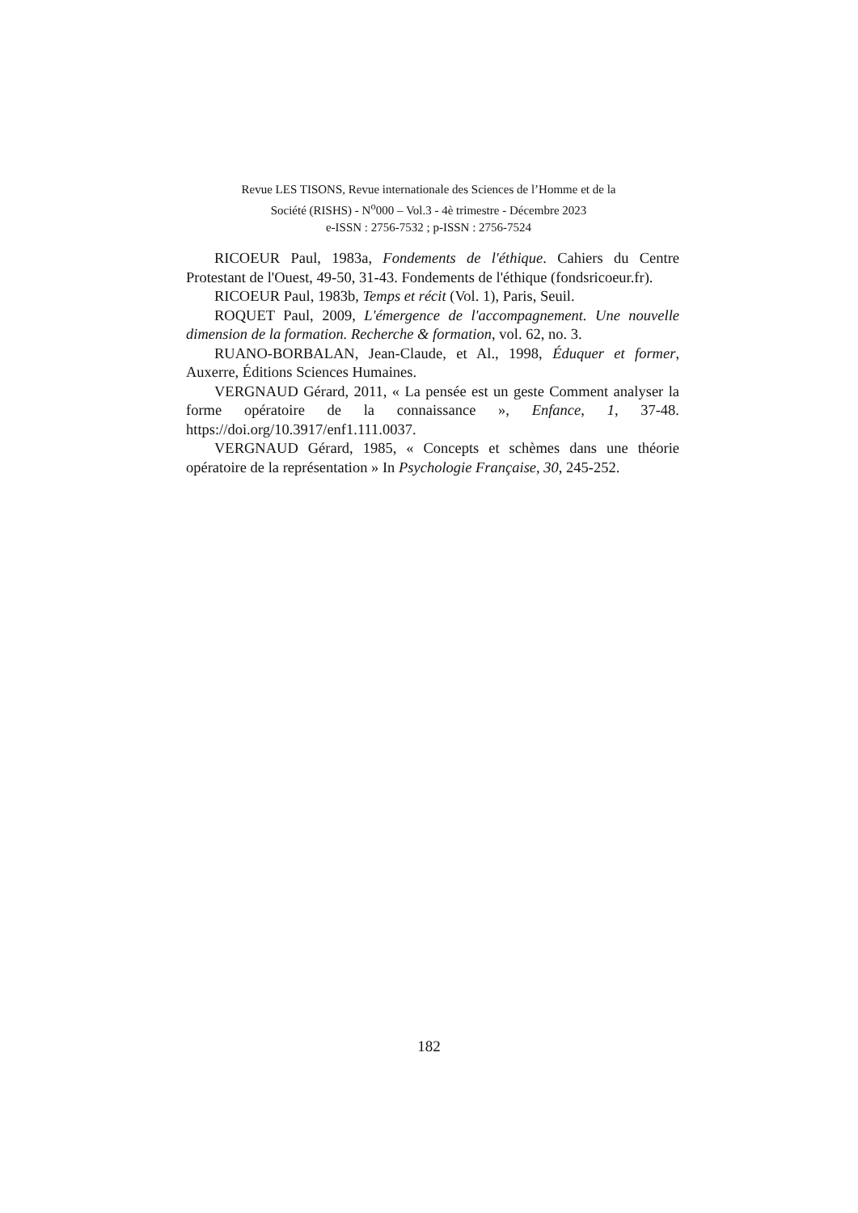Revue LES TISONS, Revue internationale des Sciences de l’Homme et de la
Société (RISHS) - N<sup>o</sup>000 – Vol.3 - 4è trimestre - Décembre 2023
e-ISSN : 2756-7532 ; p-ISSN : 2756-7524
RICOEUR Paul, 1983a, Fondements de l'éthique. Cahiers du Centre Protestant de l'Ouest, 49-50, 31-43. Fondements de l'éthique (fondsricoeur.fr).
RICOEUR Paul, 1983b, Temps et récit (Vol. 1), Paris, Seuil.
ROQUET Paul, 2009, L'émergence de l'accompagnement. Une nouvelle dimension de la formation. Recherche & formation, vol. 62, no. 3.
RUANO-BORBALAN, Jean-Claude, et Al., 1998, Éduquer et former, Auxerre, Éditions Sciences Humaines.
VERGNAUD Gérard, 2011, « La pensée est un geste Comment analyser la forme opératoire de la connaissance », Enfance, 1, 37-48. https://doi.org/10.3917/enf1.111.0037.
VERGNAUD Gérard, 1985, « Concepts et schèmes dans une théorie opératoire de la représentation » In Psychologie Française, 30, 245-252.
182